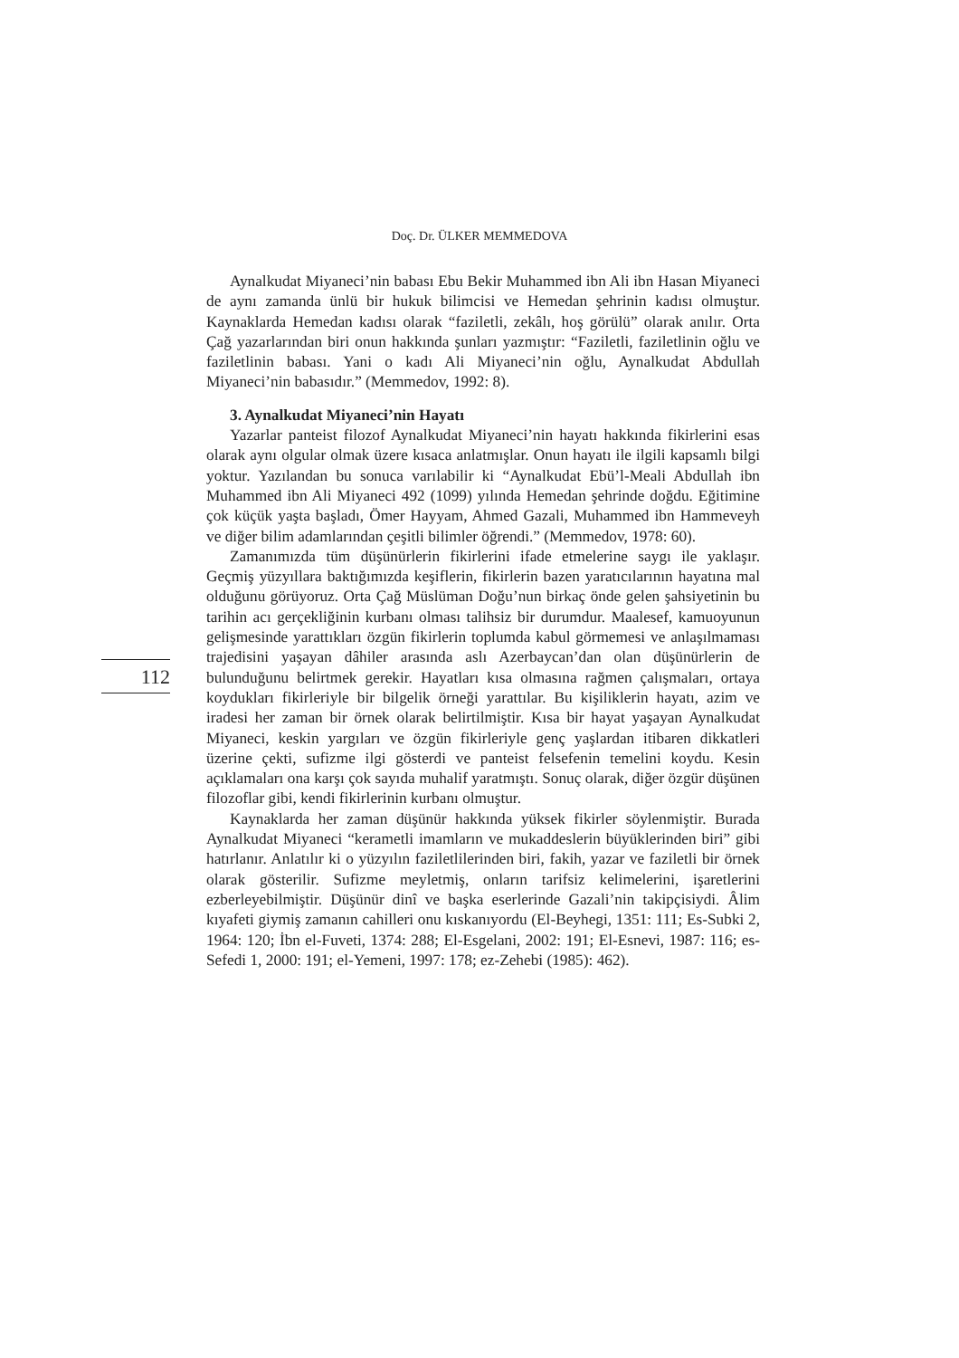Doç. Dr. ÜLKER MEMMEDOVA
112
Aynalkudat Miyaneci’nin babası Ebu Bekir Muhammed ibn Ali ibn Hasan Miyaneci de aynı zamanda ünlü bir hukuk bilimcisi ve Hemedan şehrinin kadısı olmuştur. Kaynaklarda Hemedan kadısı olarak “faziletli, zekâlı, hoş görülü” olarak anılır. Orta Çağ yazarlarından biri onun hakkında şunları yazmıştır: “Faziletli, faziletlinin oğlu ve faziletlinin babası. Yani o kadı Ali Miyaneci’nin oğlu, Aynalkudat Abdullah Miyaneci’nin babasıdır.” (Memmedov, 1992: 8).
3. Aynalkudat Miyaneci’nin Hayatı
Yazarlar panteist filozof Aynalkudat Miyaneci’nin hayatı hakkında fikirlerini esas olarak aynı olgular olmak üzere kısaca anlatmışlar. Onun hayatı ile ilgili kapsamlı bilgi yoktur. Yazılandan bu sonuca varılabilir ki “Aynalkudat Ebü’l-Meali Abdullah ibn Muhammed ibn Ali Miyaneci 492 (1099) yılında Hemedan şehrinde doğdu. Eğitimine çok küçük yaşta başladı, Ömer Hayyam, Ahmed Gazali, Muhammed ibn Hammeveyh ve diğer bilim adamlarından çeşitli bilimler öğrendi.” (Memmedov, 1978: 60).
Zamanımızda tüm düşünürlerin fikirlerini ifade etmelerine saygı ile yaklaşır. Geçmiş yüzyıllara baktığımızda keşiflerin, fikirlerin bazen yaratıcılarının hayatına mal olduğunu görüyoruz. Orta Çağ Müslüman Doğu’nun birkaç önde gelen şahsiyetinin bu tarihin acı gerçekliğinin kurbanı olması talihsiz bir durumdur. Maalesef, kamuoyunun gelişmesinde yarattıkları özgün fikirlerin toplumda kabul görmemesi ve anlaşılmaması trajedisini yaşayan dâhiler arasında aslı Azerbaycan’dan olan düşünürlerin de bulunduğunu belirtmek gerekir. Hayatları kısa olmasına rağmen çalışmaları, ortaya koydukları fikirleriyle bir bilgelik örneği yarattılar. Bu kişiliklerin hayatı, azim ve iradesi her zaman bir örnek olarak belirtilmiştir. Kısa bir hayat yaşayan Aynalkudat Miyaneci, keskin yargıları ve özgün fikirleriyle genç yaşlardan itibaren dikkatleri üzerine çekti, sufizme ilgi gösterdi ve panteist felsefenin temelini koydu. Kesin açıklamaları ona karşı çok sayıda muhalif yaratmıştı. Sonuç olarak, diğer özgür düşünen filozoflar gibi, kendi fikirlerinin kurbanı olmuştur.
Kaynaklarda her zaman düşünür hakkında yüksek fikirler söylenmiştir. Burada Aynalkudat Miyaneci “kerametli imamların ve mukaddeslerin büyüklerinden biri” gibi hatırlanır. Anlatılır ki o yüzyılın faziletlilerinden biri, fakih, yazar ve faziletli bir örnek olarak gösterilir. Sufizme meyletmiş, onların tarifsiz kelimelerini, işaretlerini ezberleyebilmiştir. Düşünür dinî ve başka eserlerinde Gazali’nin takipçisiydi. Âlim kıyafeti giymiş zamanın cahilleri onu kıskanıyordu (El-Beyhegi, 1351: 111; Es-Subki 2, 1964: 120; İbn el-Fuveti, 1374: 288; El-Esgelani, 2002: 191; El-Esnevi, 1987: 116; es-Sefedi 1, 2000: 191; el-Yemeni, 1997: 178; ez-Zehebi (1985): 462).